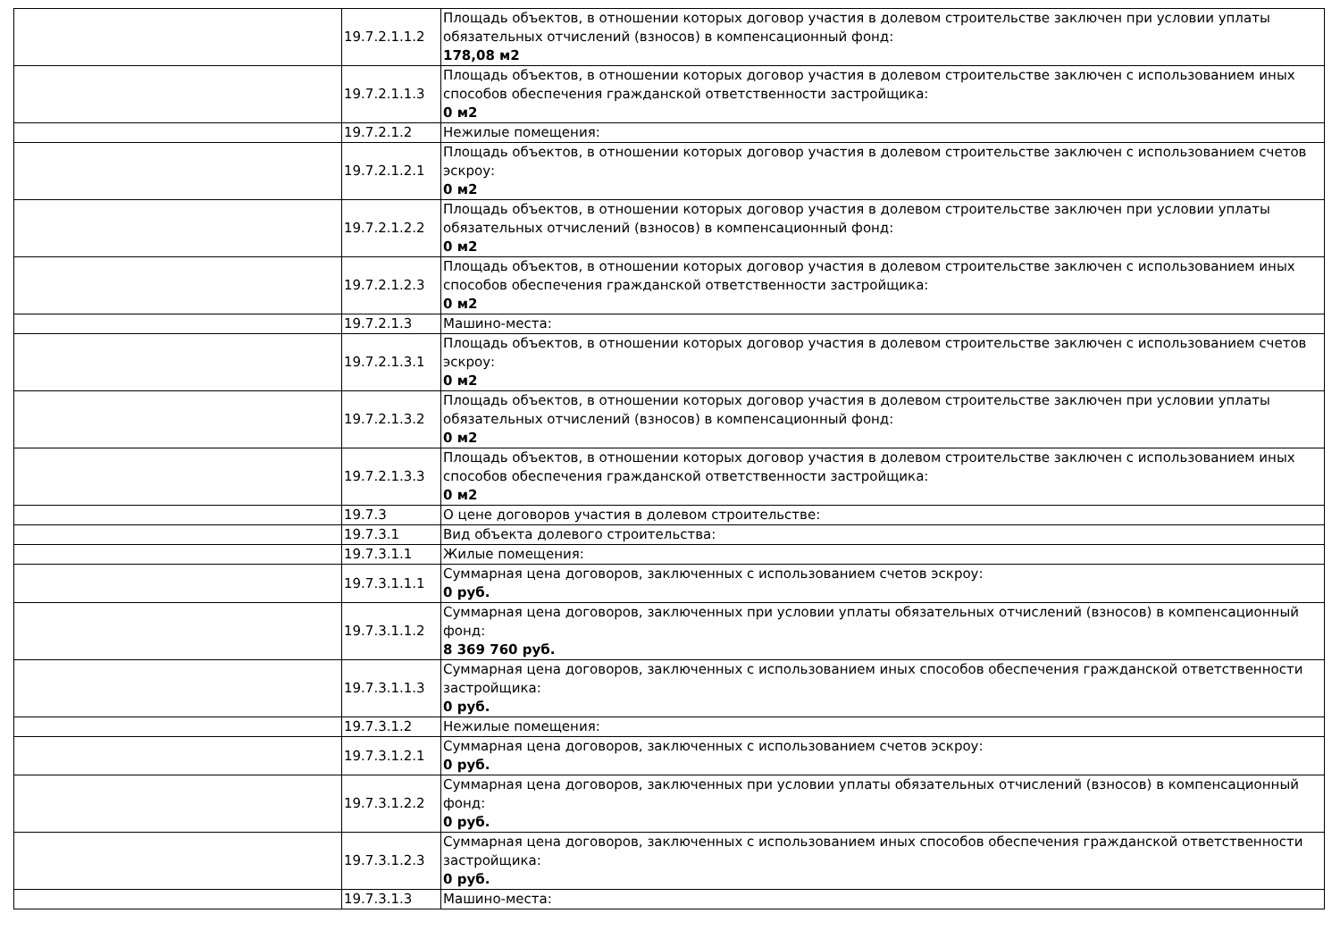| | 19.7.2.1.1.2 | Площадь объектов, в отношении которых договор участия в долевом строительстве заключен при условии уплаты обязательных отчислений (взносов) в компенсационный фонд: 178,08 м2 |
| | 19.7.2.1.1.3 | Площадь объектов, в отношении которых договор участия в долевом строительстве заключен с использованием иных способов обеспечения гражданской ответственности застройщика: 0 м2 |
| | 19.7.2.1.2 | Нежилые помещения: |
| | 19.7.2.1.2.1 | Площадь объектов, в отношении которых договор участия в долевом строительстве заключен с использованием счетов эскроу: 0 м2 |
| | 19.7.2.1.2.2 | Площадь объектов, в отношении которых договор участия в долевом строительстве заключен при условии уплаты обязательных отчислений (взносов) в компенсационный фонд: 0 м2 |
| | 19.7.2.1.2.3 | Площадь объектов, в отношении которых договор участия в долевом строительстве заключен с использованием иных способов обеспечения гражданской ответственности застройщика: 0 м2 |
| | 19.7.2.1.3 | Машино-места: |
| | 19.7.2.1.3.1 | Площадь объектов, в отношении которых договор участия в долевом строительстве заключен с использованием счетов эскроу: 0 м2 |
| | 19.7.2.1.3.2 | Площадь объектов, в отношении которых договор участия в долевом строительстве заключен при условии уплаты обязательных отчислений (взносов) в компенсационный фонд: 0 м2 |
| | 19.7.2.1.3.3 | Площадь объектов, в отношении которых договор участия в долевом строительстве заключен с использованием иных способов обеспечения гражданской ответственности застройщика: 0 м2 |
| | 19.7.3 | О цене договоров участия в долевом строительстве: |
| | 19.7.3.1 | Вид объекта долевого строительства: |
| | 19.7.3.1.1 | Жилые помещения: |
| | 19.7.3.1.1.1 | Суммарная цена договоров, заключенных с использованием счетов эскроу: 0 руб. |
| | 19.7.3.1.1.2 | Суммарная цена договоров, заключенных при условии уплаты обязательных отчислений (взносов) в компенсационный фонд: 8 369 760 руб. |
| | 19.7.3.1.1.3 | Суммарная цена договоров, заключенных с использованием иных способов обеспечения гражданской ответственности застройщика: 0 руб. |
| | 19.7.3.1.2 | Нежилые помещения: |
| | 19.7.3.1.2.1 | Суммарная цена договоров, заключенных с использованием счетов эскроу: 0 руб. |
| | 19.7.3.1.2.2 | Суммарная цена договоров, заключенных при условии уплаты обязательных отчислений (взносов) в компенсационный фонд: 0 руб. |
| | 19.7.3.1.2.3 | Суммарная цена договоров, заключенных с использованием иных способов обеспечения гражданской ответственности застройщика: 0 руб. |
| | 19.7.3.1.3 | Машино-места: |